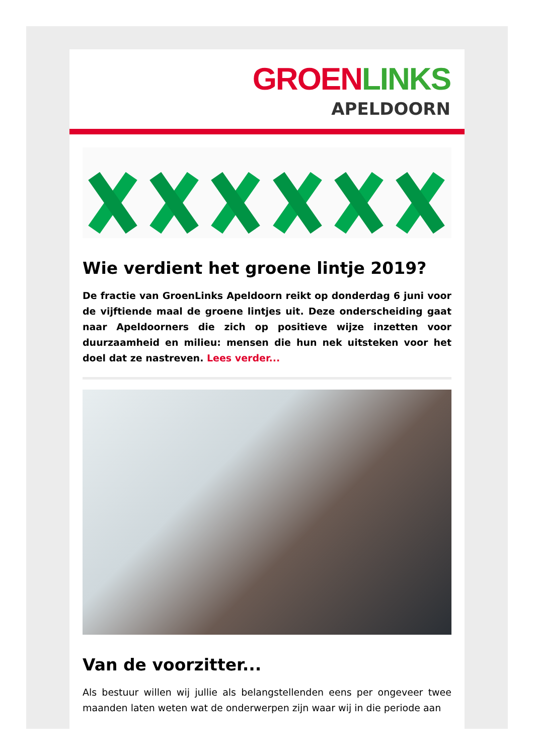GROEN LINKS
APELDOORN
Wie verdient het groene lintje 2019?
De fractie van GroenLinks Apeldoorn reikt op donderdag 6 juni voor de vijftiende maal de groene lintjes uit. Deze onderscheiding gaat naar Apeldoorners die zich op positieve wijze inzetten voor duurzaamheid en milieu: mensen die hun nek uitsteken voor het doel dat ze nastreven. Lees verder...
Van de voorzitter...
Als bestuur willen wij jullie als belangstellenden eens per ongeveer twee maanden laten weten wat de onderwerpen zijn waar wij in die periode aan